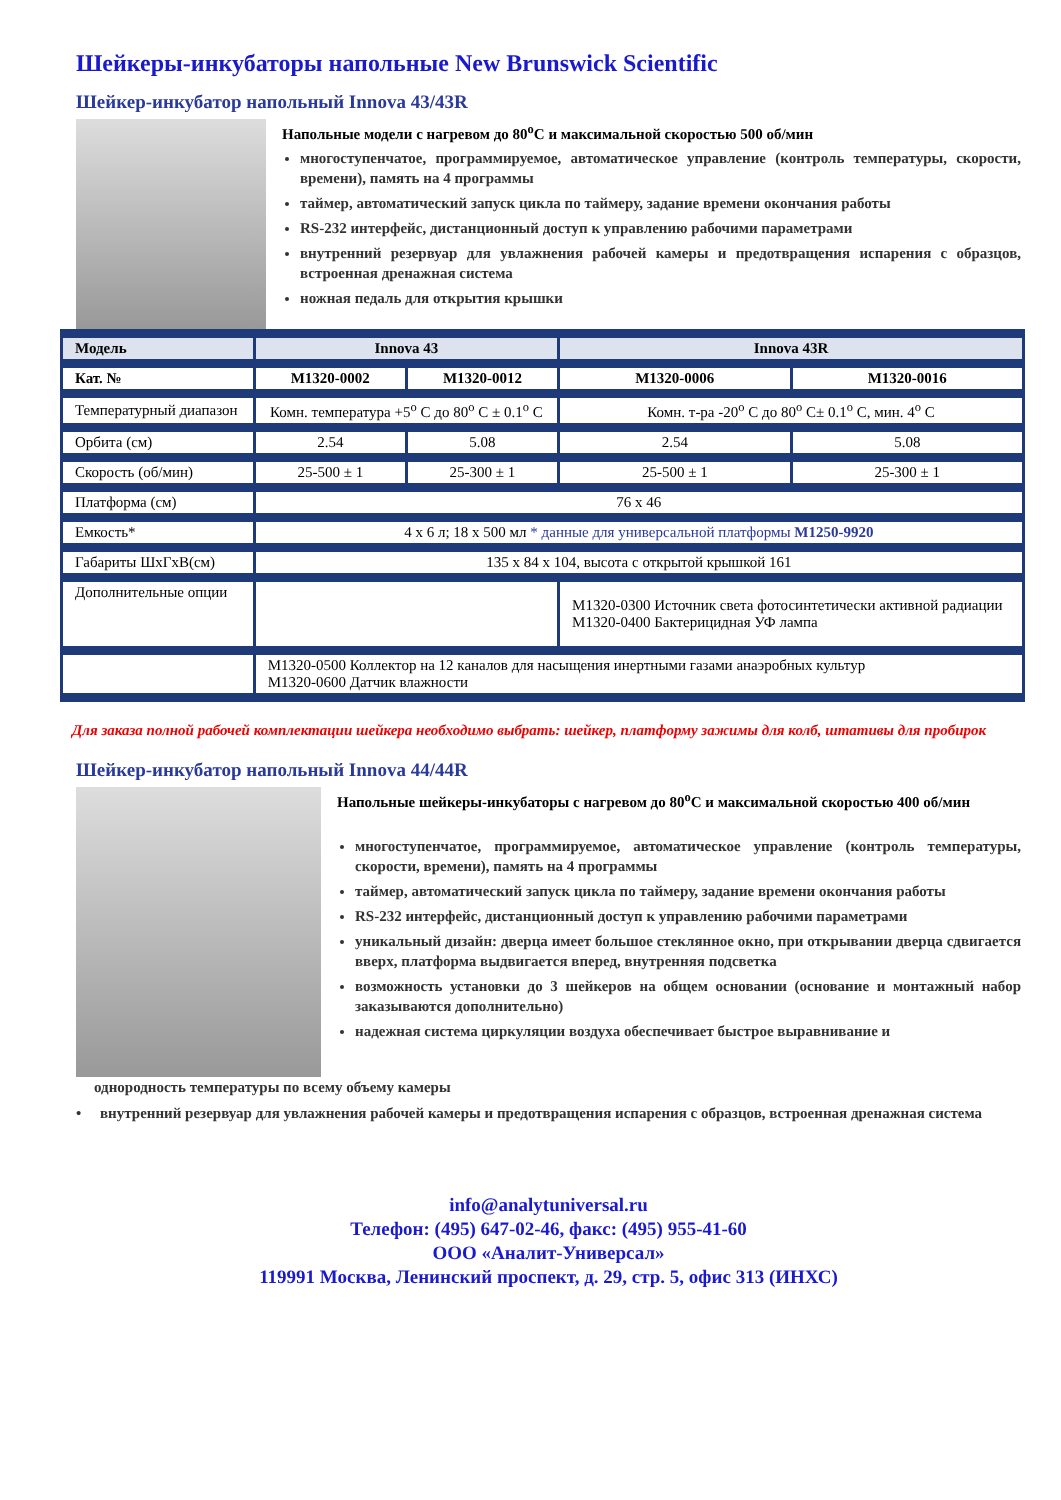Шейкеры-инкубаторы напольные New Brunswick Scientific
Шейкер-инкубатор напольный Innova 43/43R
Напольные модели с нагревом до 80<sup>o</sup>C и максимальной скоростью 500 об/мин
многоступенчатое, программируемое, автоматическое управление (контроль температуры, скорости, времени), память на 4 программы
таймер, автоматический запуск цикла по таймеру, задание времени окончания работы
RS-232 интерфейс, дистанционный доступ к управлению рабочими параметрами
внутренний резервуар для увлажнения рабочей камеры и предотвращения испарения с образцов, встроенная дренажная система
ножная педаль для открытия крышки
| Модель | Innova 43 | | Innova 43R | |
| --- | --- | --- | --- | --- |
| Кат. № | M1320-0002 | M1320-0012 | M1320-0006 | M1320-0016 |
| Температурный диапазон | Комн. температура +5<sup>o</sup> C до 80<sup>o</sup> C ± 0.1<sup>o</sup> C | | Комн. т-ра -20<sup>o</sup> C до 80<sup>o</sup> C± 0.1<sup>o</sup> C, мин. 4<sup>o</sup> C | |
| Орбита (см) | 2.54 | 5.08 | 2.54 | 5.08 |
| Скорость (об/мин) | 25-500 ± 1 | 25-300 ± 1 | 25-500 ± 1 | 25-300 ± 1 |
| Платформа (см) | 76 x 46 | | | |
| Емкость* | 4 x 6 л; 18 x 500 мл * данные для универсальной платформы M1250-9920 | | | |
| Габариты ШхГхВ(см) | 135 x 84 x 104, высота с открытой крышкой 161 | | | |
| Дополнительные опции | | | M1320-0300 Источник света фотосинтетически активной радиации M1320-0400 Бактерицидная УФ лампа | |
| | M1320-0500 Коллектор на 12 каналов для насыщения инертными газами анаэробных культур M1320-0600 Датчик влажности | | | |
Для заказа полной рабочей комплектации шейкера необходимо выбрать: шейкер, платформу зажимы для колб, штативы для пробирок
Шейкер-инкубатор напольный Innova 44/44R
Напольные шейкеры-инкубаторы с нагревом до 80<sup>o</sup>C и максимальной скоростью 400 об/мин
многоступенчатое, программируемое, автоматическое управление (контроль температуры, скорости, времени), память на 4 программы
таймер, автоматический запуск цикла по таймеру, задание времени окончания работы
RS-232 интерфейс, дистанционный доступ к управлению рабочими параметрами
уникальный дизайн: дверца имеет большое стеклянное окно, при открывании дверца сдвигается вверх, платформа выдвигается вперед, внутренняя подсветка
возможность установки до 3 шейкеров на общем основании (основание и монтажный набор заказываются дополнительно)
надежная система циркуляции воздуха обеспечивает быстрое выравнивание и
однородность температуры по всему объему камеры
• внутренний резервуар для увлажнения рабочей камеры и предотвращения испарения с образцов, встроенная дренажная система
info@analytuniversal.ru
Телефон: (495) 647-02-46, факс: (495) 955-41-60
ООО «Аналит-Универсал»
119991 Москва, Ленинский проспект, д. 29, стр. 5, офис 313 (ИНХС)